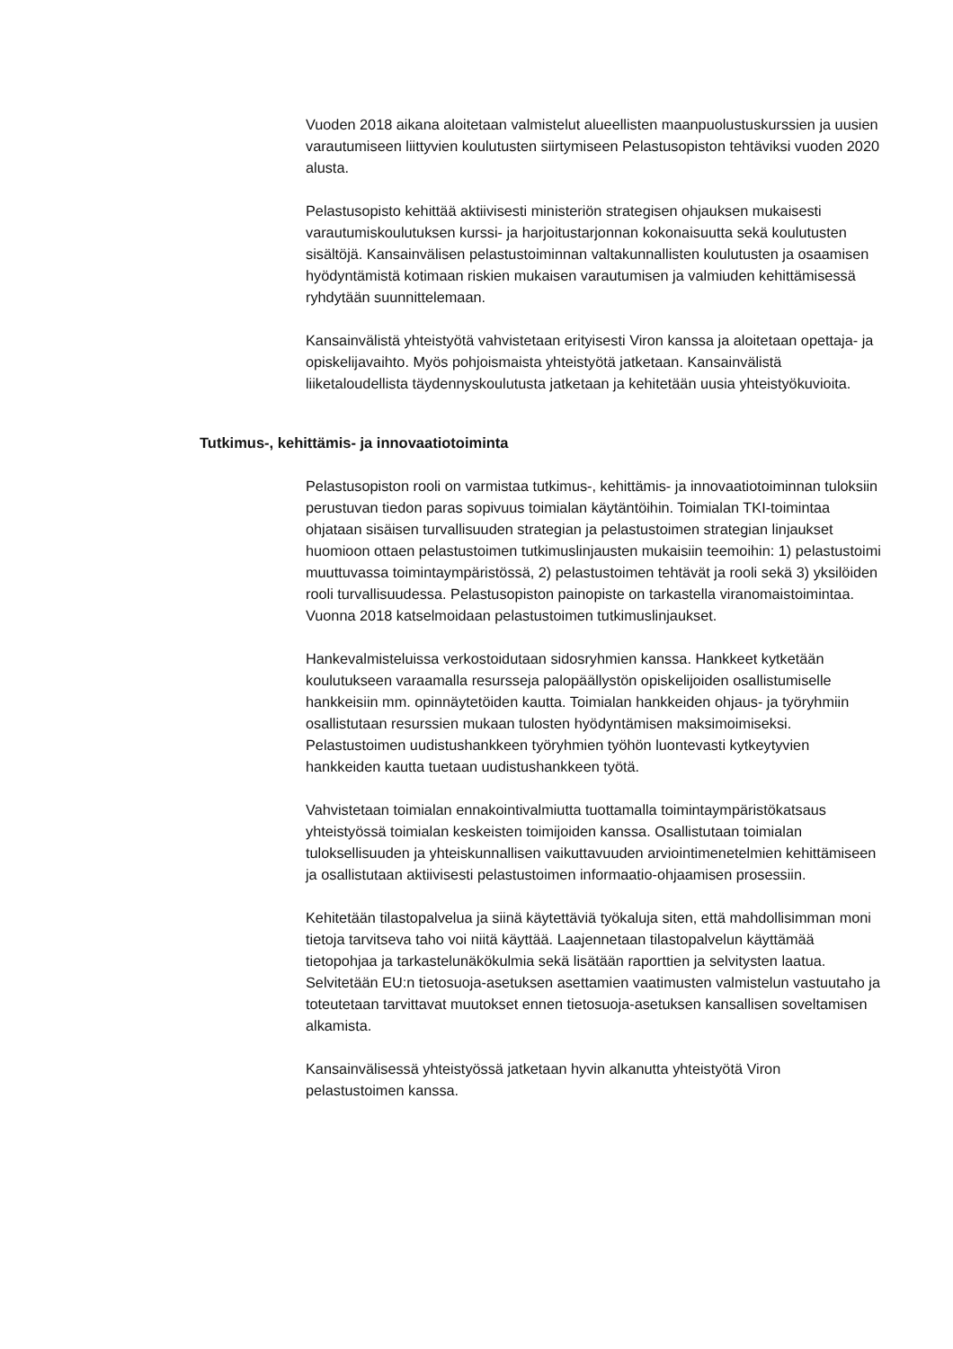Vuoden 2018 aikana aloitetaan valmistelut alueellisten maanpuolustuskurssien ja uusien varautumiseen liittyvien koulutusten siirtymiseen Pelastusopiston tehtäviksi vuoden 2020 alusta.
Pelastusopisto kehittää aktiivisesti ministeriön strategisen ohjauksen mukaisesti varautumiskoulutuksen kurssi- ja harjoitustarjonnan kokonaisuutta sekä koulutusten sisältöjä. Kansainvälisen pelastustoiminnan valtakunnallisten koulutusten ja osaamisen hyödyntämistä kotimaan riskien mukaisen varautumisen ja valmiuden kehittämisessä ryhdytään suunnittelemaan.
Kansainvälistä yhteistyötä vahvistetaan erityisesti Viron kanssa ja aloitetaan opettaja- ja opiskelijavaihto. Myös pohjoismaista yhteistyötä jatketaan. Kansainvälistä liiketaloudellista täydennyskoulutusta jatketaan ja kehitetään uusia yhteistyökuvioita.
Tutkimus-, kehittämis- ja innovaatiotoiminta
Pelastusopiston rooli on varmistaa tutkimus-, kehittämis- ja innovaatiotoiminnan tuloksiin perustuvan tiedon paras sopivuus toimialan käytäntöihin. Toimialan TKI-toimintaa ohjataan sisäisen turvallisuuden strategian ja pelastustoimen strategian linjaukset huomioon ottaen pelastustoimen tutkimuslinjausten mukaisiin teemoihin: 1) pelastustoimi muuttuvassa toimintaympäristössä, 2) pelastustoimen tehtävät ja rooli sekä 3) yksilöiden rooli turvallisuudessa. Pelastusopiston painopiste on tarkastella viranomaistoimintaa. Vuonna 2018 katselmoidaan pelastustoimen tutkimuslinjaukset.
Hankevalmisteluissa verkostoidutaan sidosryhmien kanssa. Hankkeet kytketään koulutukseen varaamalla resursseja palopäällystön opiskelijoiden osallistumiselle hankkeisiin mm. opinnäytetöiden kautta. Toimialan hankkeiden ohjaus- ja työryhmiin osallistutaan resurssien mukaan tulosten hyödyntämisen maksimoimiseksi. Pelastustoimen uudistushankkeen työryhmien työhön luontevasti kytkeytyvien hankkeiden kautta tuetaan uudistushankkeen työtä.
Vahvistetaan toimialan ennakointivalmiutta tuottamalla toimintaympäristökatsaus yhteistyössä toimialan keskeisten toimijoiden kanssa. Osallistutaan toimialan tuloksellisuuden ja yhteiskunnallisen vaikuttavuuden arviointimenetelmien kehittämiseen ja osallistutaan aktiivisesti pelastustoimen informaatio-ohjaamisen prosessiin.
Kehitetään tilastopalvelua ja siinä käytettäviä työkaluja siten, että mahdollisimman moni tietoja tarvitseva taho voi niitä käyttää. Laajennetaan tilastopalvelun käyttämää tietopohjaa ja tarkastelunäkökulmia sekä lisätään raporttien ja selvitysten laatua. Selvitetään EU:n tietosuoja-asetuksen asettamien vaatimusten valmistelun vastuutaho ja toteutetaan tarvittavat muutokset ennen tietosuoja-asetuksen kansallisen soveltamisen alkamista.
Kansainvälisessä yhteistyössä jatketaan hyvin alkanutta yhteistyötä Viron pelastustoimen kanssa.